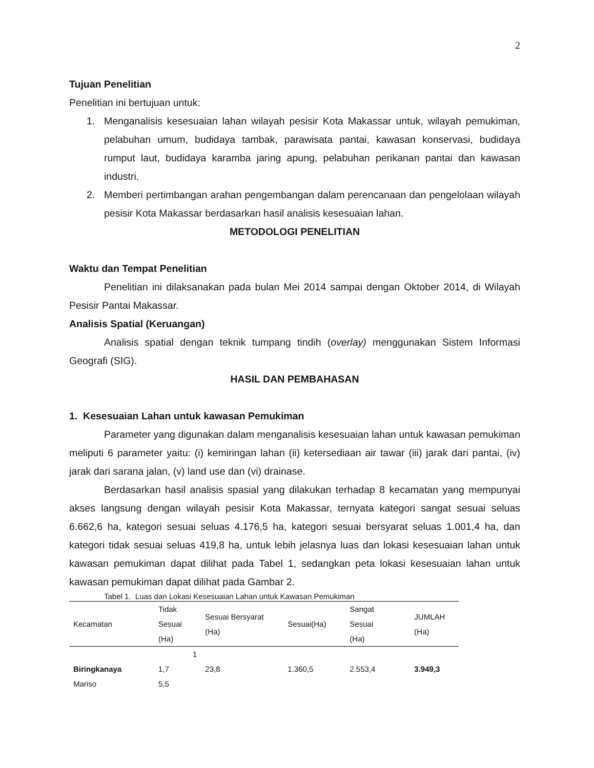2
Tujuan Penelitian
Penelitian ini bertujuan untuk:
1. Menganalisis kesesuaian lahan wilayah pesisir Kota Makassar untuk, wilayah pemukiman, pelabuhan umum, budidaya tambak, parawisata pantai, kawasan konservasi, budidaya rumput laut, budidaya karamba jaring apung, pelabuhan perikanan pantai dan kawasan industri.
2. Memberi pertimbangan arahan pengembangan dalam perencanaan dan pengelolaan wilayah pesisir Kota Makassar berdasarkan hasil analisis kesesuaian lahan.
METODOLOGI PENELITIAN
Waktu dan Tempat Penelitian
Penelitian ini dilaksanakan pada bulan Mei 2014 sampai dengan Oktober 2014, di Wilayah Pesisir Pantai Makassar.
Analisis Spatial (Keruangan)
Analisis spatial dengan teknik tumpang tindih (overlay) menggunakan Sistem Informasi Geografi (SIG).
HASIL DAN PEMBAHASAN
1. Kesesuaian Lahan untuk kawasan Pemukiman
Parameter yang digunakan dalam menganalisis kesesuaian lahan untuk kawasan pemukiman meliputi 6 parameter yaitu: (i) kemiringan lahan (ii) ketersediaan air tawar (iii) jarak dari pantai, (iv) jarak dari sarana jalan, (v) land use dan (vi) drainase.
Berdasarkan hasil analisis spasial yang dilakukan terhadap 8 kecamatan yang mempunyai akses langsung dengan wilayah pesisir Kota Makassar, ternyata kategori sangat sesuai seluas 6.662,6 ha, kategori sesuai seluas 4.176,5 ha, kategori sesuai bersyarat seluas 1.001,4 ha, dan kategori tidak sesuai seluas 419,8 ha, untuk lebih jelasnya luas dan lokasi kesesuaian lahan untuk kawasan pemukiman dapat dilihat pada Tabel 1, sedangkan peta lokasi kesesuaian lahan untuk kawasan pemukiman dapat dilihat pada Gambar 2.
Tabel 1. Luas dan Lokasi Kesesuaian Lahan untuk Kawasan Pemukiman
| Kecamatan | Tidak Sesuai (Ha) | Sesuai Bersyarat (Ha) | Sesuai(Ha) | Sangat Sesuai (Ha) | JUMLAH (Ha) |
| --- | --- | --- | --- | --- | --- |
| | 1 | | | | |
| Biringkanaya | 1,7 | 23,8 | 1.360,5 | 2.553,4 | 3.949,3 |
| Mariso | 5,5 | | | | |